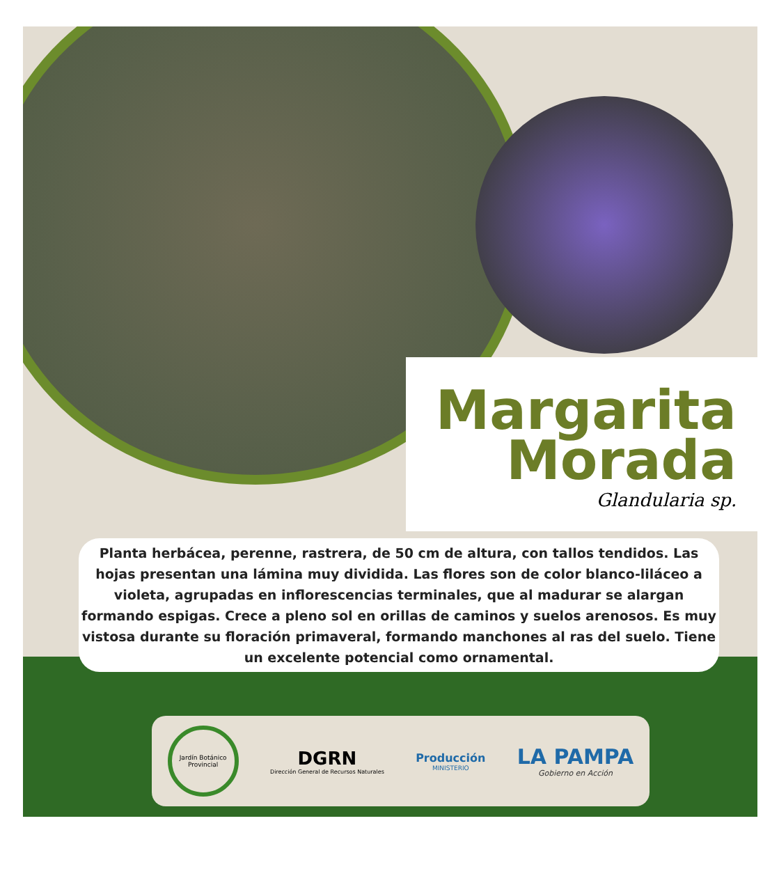Margarita
Morada
Glandularia sp.
Planta herbácea, perenne, rastrera, de 50 cm de altura, con tallos tendidos. Las hojas presentan una lámina muy dividida. Las flores son de color blanco-liláceo a violeta, agrupadas en inflorescencias terminales, que al madurar se alargan formando espigas. Crece a pleno sol en orillas de caminos y suelos arenosos. Es muy vistosa durante su floración primaveral, formando manchones al ras del suelo. Tiene un excelente potencial como ornamental.
Jardín Botánico Provincial
DGRN
Dirección General de Recursos Naturales
Producción
MINISTERIO
LA PAMPA
Gobierno en Acción